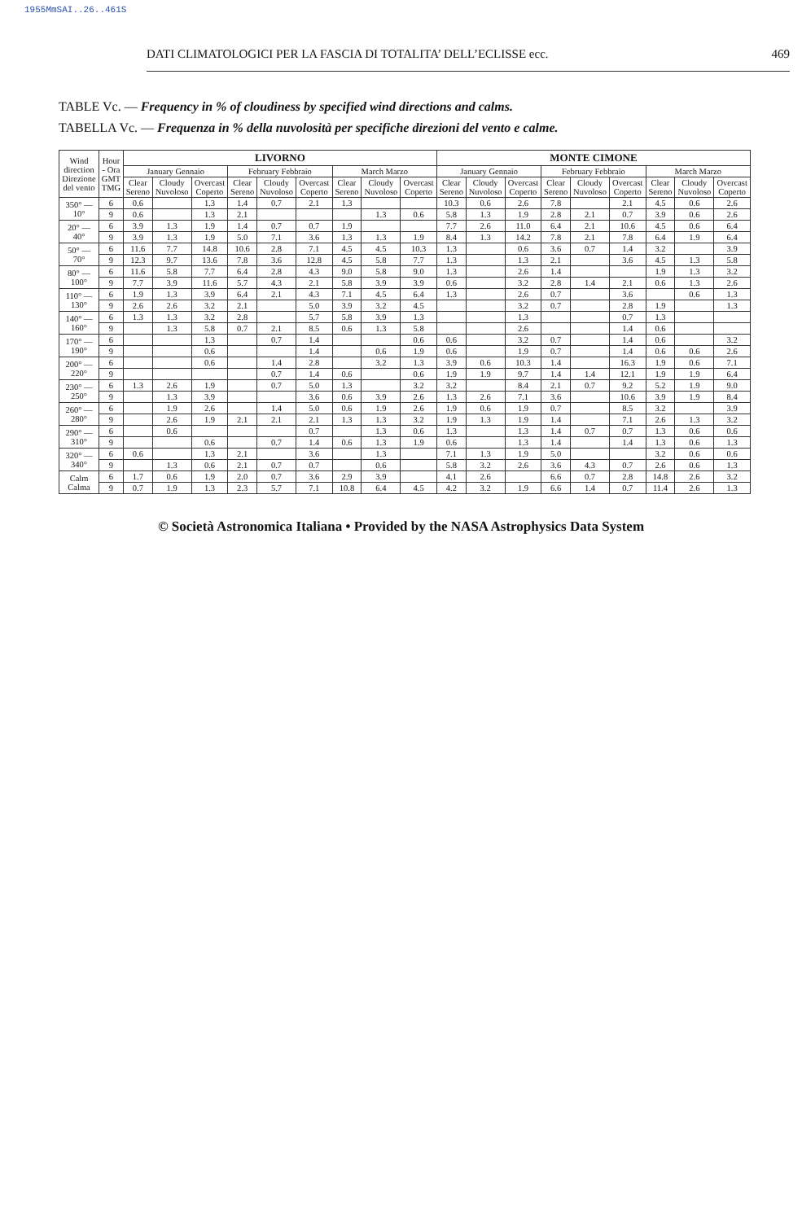1955MmSAI..26..461S
DATI CLIMATOLOGICI PER LA FASCIA DI TOTALITA’ DELL’ECLISSE ecc. 469
TABLE Vc. — Frequency in % of cloudiness by specified wind directions and calms.
TABELLA Vc. — Frequenza in % della nuvolosità per specifiche direzioni del vento e calme.
| Wind direction Direzione del vento | Hour - Ora GMT TMG | LIVORNO | | | | | | | | | MONTE CIMONE | | | | | | | | |
| --- | --- | --- | --- | --- | --- | --- | --- | --- | --- | --- | --- | --- | --- | --- | --- | --- | --- | --- | --- |
| | | January Gennaio | | | February Febbraio | | | March Marzo | | | January Gennaio | | | February Febbraio | | | March Marzo | | |
| | | Clear Sereno | Cloudy Nuvoloso | Overcast Coperto | Clear Sereno | Cloudy Nuvoloso | Overcast Coperto | Clear Sereno | Cloudy Nuvoloso | Overcast Coperto | Clear Sereno | Cloudy Nuvoloso | Overcast Coperto | Clear Sereno | Cloudy Nuvoloso | Overcast Coperto | Clear Sereno | Cloudy Nuvoloso | Overcast Coperto |
| 350° — 10° | 6 | 0.6 | | 1.3 | 1.4 | 0.7 | 2.1 | 1.3 | | | 10.3 | 0.6 | 2.6 | 7.8 | | 2.1 | 4.5 | 0.6 | 2.6 |
| | 9 | 0.6 | | 1.3 | 2.1 | | | | 1.3 | 0.6 | 5.8 | 1.3 | 1.9 | 2.8 | 2.1 | 0.7 | 3.9 | 0.6 | 2.6 |
| 20° — 40° | 6 | 3.9 | 1.3 | 1.9 | 1.4 | 0.7 | 0.7 | 1.9 | | | 7.7 | 2.6 | 11.0 | 6.4 | 2.1 | 10.6 | 4.5 | 0.6 | 6.4 |
| | 9 | 3.9 | 1.3 | 1.9 | 5.0 | 7.1 | 3.6 | 1.3 | 1.3 | 1.9 | 8.4 | 1.3 | 14.2 | 7.8 | 2.1 | 7.8 | 6.4 | 1.9 | 6.4 |
| 50° — 70° | 6 | 11.6 | 7.7 | 14.8 | 10.6 | 2.8 | 7.1 | 4.5 | 4.5 | 10.3 | 1.3 | | 0.6 | 3.6 | 0.7 | 1.4 | 3.2 | | 3.9 |
| | 9 | 12.3 | 9.7 | 13.6 | 7.8 | 3.6 | 12.8 | 4.5 | 5.8 | 7.7 | 1.3 | | 1.3 | 2.1 | | 3.6 | 4.5 | 1.3 | 5.8 |
| 80° — 100° | 6 | 11.6 | 5.8 | 7.7 | 6.4 | 2.8 | 4.3 | 9.0 | 5.8 | 9.0 | 1.3 | | 2.6 | 1.4 | | | 1.9 | 1.3 | 3.2 |
| | 9 | 7.7 | 3.9 | 11.6 | 5.7 | 4.3 | 2.1 | 5.8 | 3.9 | 3.9 | 0.6 | | 3.2 | 2.8 | 1.4 | 2.1 | 0.6 | 1.3 | 2.6 |
| 110° — 130° | 6 | 1.9 | 1.3 | 3.9 | 6.4 | 2.1 | 4.3 | 7.1 | 4.5 | 6.4 | 1.3 | | 2.6 | 0.7 | | 3.6 | | 0.6 | 1.3 |
| | 9 | 2.6 | 2.6 | 3.2 | 2.1 | | 5.0 | 3.9 | 3.2 | 4.5 | | | 3.2 | 0.7 | | 2.8 | 1.9 | | 1.3 |
| 140° — 160° | 6 | 1.3 | 1.3 | 3.2 | 2.8 | | 5.7 | 5.8 | 3.9 | 1.3 | | | 1.3 | | | 0.7 | 1.3 | | |
| | 9 | | 1.3 | 5.8 | 0.7 | 2.1 | 8.5 | 0.6 | 1.3 | 5.8 | | | 2.6 | | | 1.4 | 0.6 | | |
| 170° — 190° | 6 | | | 1.3 | | 0.7 | 1.4 | | | 0.6 | 0.6 | | 3.2 | 0.7 | | 1.4 | 0.6 | | 3.2 |
| | 9 | | | 0.6 | | | 1.4 | | 0.6 | 1.9 | 0.6 | | 1.9 | 0.7 | | 1.4 | 0.6 | 0.6 | 2.6 |
| 200° — 220° | 6 | | | 0.6 | | 1.4 | 2.8 | | 3.2 | 1.3 | 3.9 | 0.6 | 10.3 | 1.4 | | 16.3 | 1.9 | 0.6 | 7.1 |
| | 9 | | | | | 0.7 | 1.4 | 0.6 | | 0.6 | 1.9 | 1.9 | 9.7 | 1.4 | 1.4 | 12.1 | 1.9 | 1.9 | 6.4 |
| 230° — 250° | 6 | 1.3 | 2.6 | 1.9 | | 0.7 | 5.0 | 1.3 | | 3.2 | 3.2 | | 8.4 | 2.1 | 0.7 | 9.2 | 5.2 | 1.9 | 9.0 |
| | 9 | | 1.3 | 3.9 | | | 3.6 | 0.6 | 3.9 | 2.6 | 1.3 | 2.6 | 7.1 | 3.6 | | 10.6 | 3.9 | 1.9 | 8.4 |
| 260° — 280° | 6 | | 1.9 | 2.6 | | 1.4 | 5.0 | 0.6 | 1.9 | 2.6 | 1.9 | 0.6 | 1.9 | 0.7 | | 8.5 | 3.2 | | 3.9 |
| | 9 | | 2.6 | 1.9 | 2.1 | 2.1 | 2.1 | 1.3 | 1.3 | 3.2 | 1.9 | 1.3 | 1.9 | 1.4 | | 7.1 | 2.6 | 1.3 | 3.2 |
| 290° — 310° | 6 | | 0.6 | | | | 0.7 | | 1.3 | 0.6 | 1.3 | | 1.3 | 1.4 | 0.7 | 0.7 | 1.3 | 0.6 | 0.6 |
| | 9 | | | 0.6 | | 0.7 | 1.4 | 0.6 | 1.3 | 1.9 | 0.6 | | 1.3 | 1.4 | | 1.4 | 1.3 | 0.6 | 1.3 |
| 320° — 340° | 6 | 0.6 | | 1.3 | 2.1 | | 3.6 | | 1.3 | | 7.1 | 1.3 | 1.9 | 5.0 | | | 3.2 | 0.6 | 0.6 |
| | 9 | | 1.3 | 0.6 | 2.1 | 0.7 | 0.7 | | 0.6 | | 5.8 | 3.2 | 2.6 | 3.6 | 4.3 | 0.7 | 2.6 | 0.6 | 1.3 |
| Calm Calma | 6 | 1.7 | 0.6 | 1.9 | 2.0 | 0.7 | 3.6 | 2.9 | 3.9 | | 4.1 | 2.6 | | 6.6 | 0.7 | 2.8 | 14.8 | 2.6 | 3.2 |
| | 9 | 0.7 | 1.9 | 1.3 | 2.3 | 5.7 | 7.1 | 10.8 | 6.4 | 4.5 | 4.2 | 3.2 | 1.9 | 6.6 | 1.4 | 0.7 | 11.4 | 2.6 | 1.3 |
© Società Astronomica Italiana • Provided by the NASA Astrophysics Data System